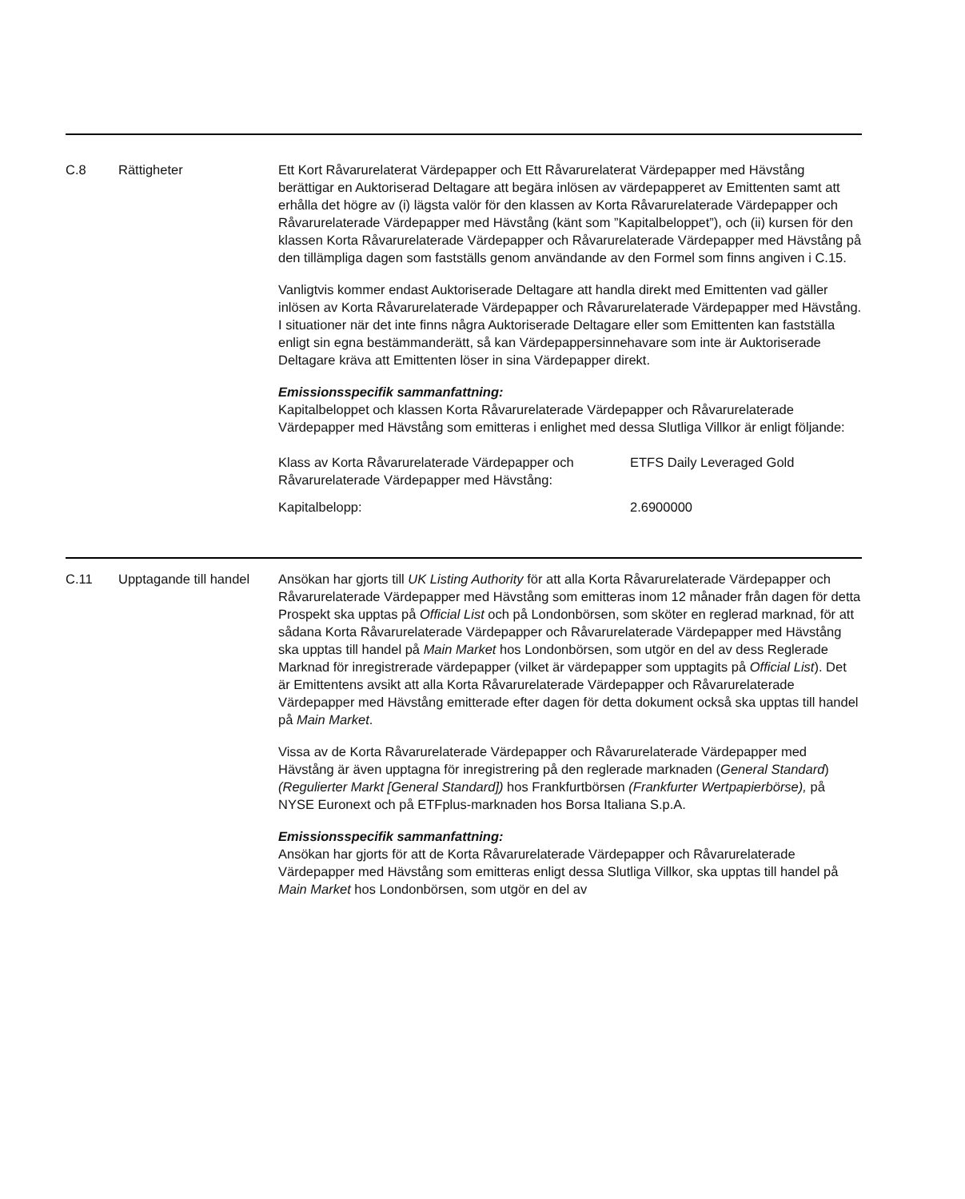C.8 Rättigheter Ett Kort Råvarurelaterat Värdepapper och Ett Råvarurelaterat Värdepapper med Hävstång berättigar en Auktoriserad Deltagare att begära inlösen av värdepapperet av Emittenten samt att erhålla det högre av (i) lägsta valör för den klassen av Korta Råvarurelaterade Värdepapper och Råvarurelaterade Värdepapper med Hävstång (känt som ”Kapitalbeloppet”), och (ii) kursen för den klassen Korta Råvarurelaterade Värdepapper och Råvarurelaterade Värdepapper med Hävstång på den tillämpliga dagen som fastställs genom användande av den Formel som finns angiven i C.15.
Vanligtvis kommer endast Auktoriserade Deltagare att handla direkt med Emittenten vad gäller inlösen av Korta Råvarurelaterade Värdepapper och Råvarurelaterade Värdepapper med Hävstång. I situationer när det inte finns några Auktoriserade Deltagare eller som Emittenten kan fastställa enligt sin egna bestämmanderätt, så kan Värdepappersinnehavare som inte är Auktoriserade Deltagare kräva att Emittenten löser in sina Värdepapper direkt.
Emissionsspecifik sammanfattning:
Kapitalbeloppet och klassen Korta Råvarurelaterade Värdepapper och Råvarurelaterade Värdepapper med Hävstång som emitteras i enlighet med dessa Slutliga Villkor är enligt följande:
| Klass av Korta Råvarurelaterade Värdepapper och Råvarurelaterade Värdepapper med Hävstång: | ETFS Daily Leveraged Gold |
| Kapitalbelopp: | 2.6900000 |
C.11 Upptagande till handel
Ansökan har gjorts till UK Listing Authority för att alla Korta Råvarurelaterade Värdepapper och Råvarurelaterade Värdepapper med Hävstång som emitteras inom 12 månader från dagen för detta Prospekt ska upptas på Official List och på Londonbörsen, som sköter en reglerad marknad, för att sådana Korta Råvarurelaterade Värdepapper och Råvarurelaterade Värdepapper med Hävstång ska upptas till handel på Main Market hos Londonbörsen, som utgör en del av dess Reglerade Marknad för inregistrerade värdepapper (vilket är värdepapper som upptagits på Official List). Det är Emittentens avsikt att alla Korta Råvarurelaterade Värdepapper och Råvarurelaterade Värdepapper med Hävstång emitterade efter dagen för detta dokument också ska upptas till handel på Main Market.
Vissa av de Korta Råvarurelaterade Värdepapper och Råvarurelaterade Värdepapper med Hävstång är även upptagna för inregistrering på den reglerade marknaden (General Standard) (Regulierter Markt [General Standard]) hos Frankfurtbörsen (Frankfurter Wertpapierbörse), på NYSE Euronext och på ETFplus-marknaden hos Borsa Italiana S.p.A.
Emissionsspecifik sammanfattning:
Ansökan har gjorts för att de Korta Råvarurelaterade Värdepapper och Råvarurelaterade Värdepapper med Hävstång som emitteras enligt dessa Slutliga Villkor, ska upptas till handel på Main Market hos Londonbörsen, som utgör en del av